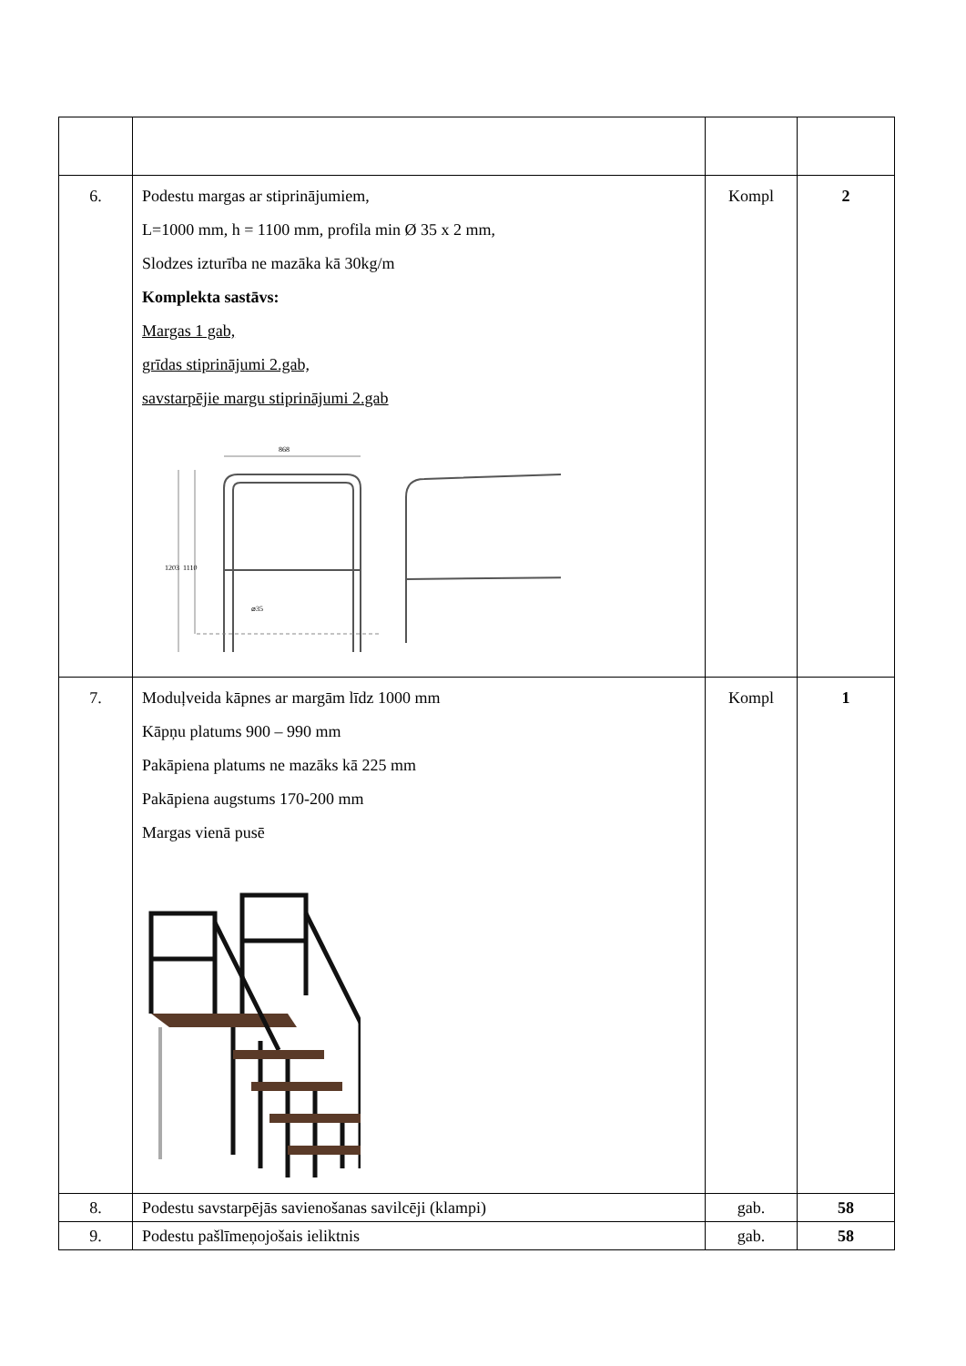| 6. | Podestu margas ar stiprinājumiem, L=1000 mm, h = 1100 mm, profila min Ø 35 x 2 mm, Slodzes izturība ne mazāka kā 30kg/m Komplekta sastāvs: Margas 1 gab, grīdas stiprinājumi 2.gab, savstarpējie margu stiprinājumi 2.gab 868 ⌀35 1203 1110 | Kompl | 2 |
| 7. | Moduļveida kāpnes ar margām līdz 1000 mm Kāpņu platums 900 – 990 mm Pakāpiena platums ne mazāks kā 225 mm Pakāpiena augstums 170-200 mm Margas vienā pusē | Kompl | 1 |
| 8. | Podestu savstarpējās savienošanas savilcēji (klampi) | gab. | 58 |
| 9. | Podestu pašlīmeņojošais ieliktnis | gab. | 58 |